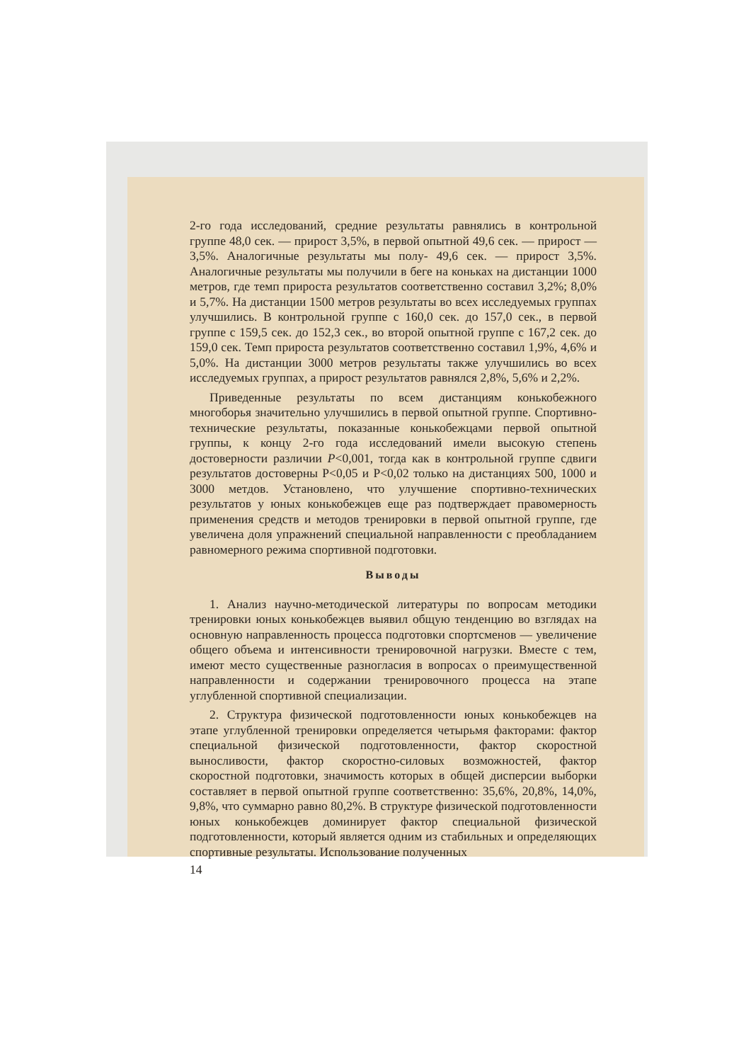2-го года исследований, средние результаты равнялись в контрольной группе 48,0 сек. — прирост 3,5%, в первой опытной 49,6 сек. — прирост — 3,5%. Аналогичные результаты мы полу- 49,6 сек. — прирост 3,5%. Аналогичные результаты мы получили в беге на коньках на дистанции 1000 метров, где темп прироста результатов соответственно составил 3,2%; 8,0% и 5,7%. На дистанции 1500 метров результаты во всех исследуемых группах улучшились. В контрольной группе с 160,0 сек. до 157,0 сек., в первой группе с 159,5 сек. до 152,3 сек., во второй опытной группе с 167,2 сек. до 159,0 сек. Темп прироста результатов соответственно составил 1,9%, 4,6% и 5,0%. На дистанции 3000 метров результаты также улучшились во всех исследуемых группах, а прирост результатов равнялся 2,8%, 5,6% и 2,2%.
Приведенные результаты по всем дистанциям конькобежного многоборья значительно улучшились в первой опытной группе. Спортивно-технические результаты, показанные конькобежцами первой опытной группы, к концу 2-го года исследований имели высокую степень достоверности различии P<0,001, тогда как в контрольной группе сдвиги результатов достоверны P<0,05 и P<0,02 только на дистанциях 500, 1000 и 3000 метдов. Установлено, что улучшение спортивно-технических результатов у юных конькобежцев еще раз подтверждает правомерность применения средств и методов тренировки в первой опытной группе, где увеличена доля упражнений специальной направленности с преобладанием равномерного режима спортивной подготовки.
Выводы
1. Анализ научно-методической литературы по вопросам методики тренировки юных конькобежцев выявил общую тенденцию во взглядах на основную направленность процесса подготовки спортсменов — увеличение общего объема и интенсивности тренировочной нагрузки. Вместе с тем, имеют место существенные разногласия в вопросах о преимущественной направленности и содержании тренировочного процесса на этапе углубленной спортивной специализации.
2. Структура физической подготовленности юных конькобежцев на этапе углубленной тренировки определяется четырьмя факторами: фактор специальной физической подготовленности, фактор скоростной выносливости, фактор скоростно-силовых возможностей, фактор скоростной подготовки, значимость которых в общей дисперсии выборки составляет в первой опытной группе соответственно: 35,6%, 20,8%, 14,0%, 9,8%, что суммарно равно 80,2%. В структуре физической подготовленности юных конькобежцев доминирует фактор специальной физической подготовленности, который является одним из стабильных и определяющих спортивные результаты. Использование полученных
14